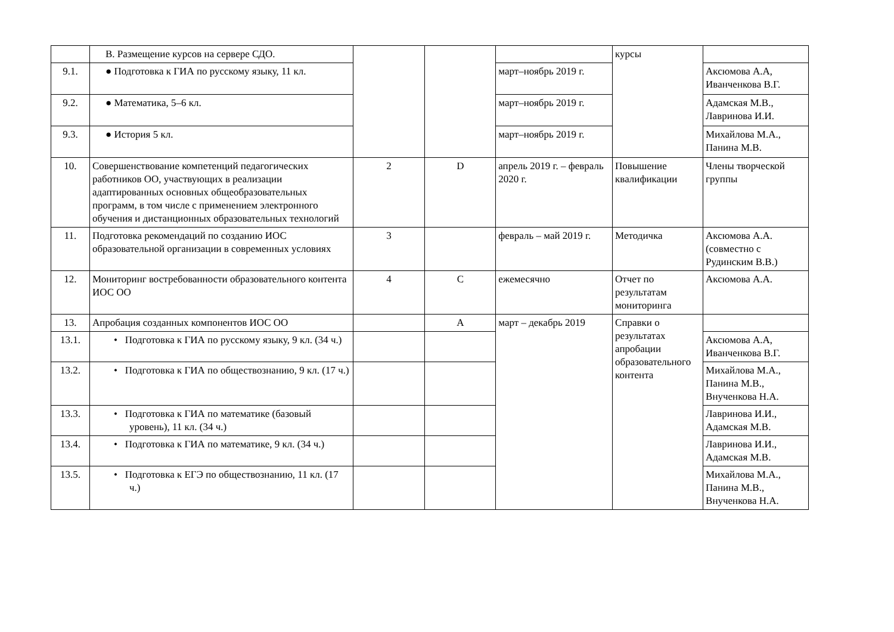| | B. Размещение курсов на сервере СДО. | | | | курсы | |
| 9.1. | ● Подготовка к ГИА по русскому языку, 11 кл. | | | март–ноябрь 2019 г. | | Аксюмова А.А, Иванченкова В.Г. |
| 9.2. | ● Математика, 5–6 кл. | | | март–ноябрь 2019 г. | | Адамская М.В., Лавринова И.И. |
| 9.3. | ● История 5 кл. | | | март–ноябрь 2019 г. | | Михайлова М.А., Панина М.В. |
| 10. | Совершенствование компетенций педагогических работников ОО, участвующих в реализации адаптированных основных общеобразовательных программ, в том числе с применением электронного обучения и дистанционных образовательных технологий | 2 | D | апрель 2019 г. – февраль 2020 г. | Повышение квалификации | Члены творческой группы |
| 11. | Подготовка рекомендаций по созданию ИОС образовательной организации в современных условиях | 3 | | февраль – май 2019 г. | Методичка | Аксюмова А.А. (совместно с Рудинским В.В.) |
| 12. | Мониторинг востребованности образовательного контента ИОС ОО | 4 | C | ежемесячно | Отчет по результатам мониторинга | Аксюмова А.А. |
| 13. | Апробация созданных компонентов ИОС ОО | | A | март – декабрь 2019 | Справки о результатах апробации образовательного контента | |
| 13.1. | • Подготовка к ГИА по русскому языку, 9 кл. (34 ч.) | | | | | Аксюмова А.А, Иванченкова В.Г. |
| 13.2. | • Подготовка к ГИА по обществознанию, 9 кл. (17 ч.) | | | | | Михайлова М.А., Панина М.В., Внученкова Н.А. |
| 13.3. | • Подготовка к ГИА по математике (базовый уровень), 11 кл. (34 ч.) | | | | | Лавринова И.И., Адамская М.В. |
| 13.4. | • Подготовка к ГИА по математике, 9 кл. (34 ч.) | | | | | Лавринова И.И., Адамская М.В. |
| 13.5. | • Подготовка к ЕГЭ по обществознанию, 11 кл. (17 ч.) | | | | | Михайлова М.А., Панина М.В., Внученкова Н.А. |